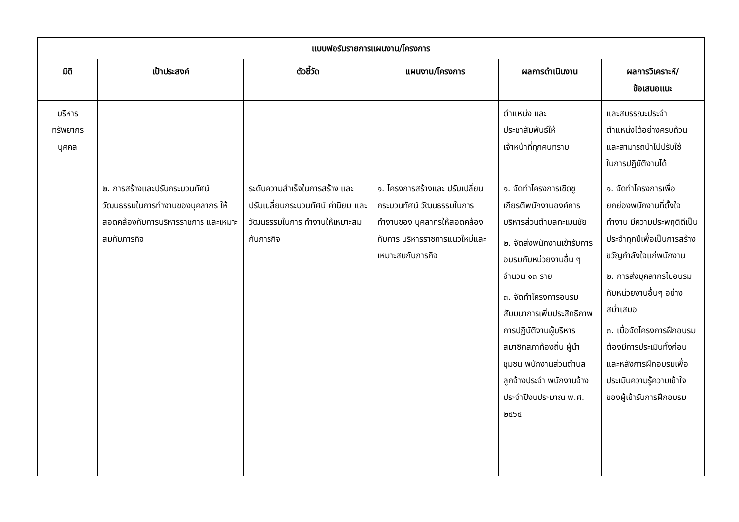| แบบฟอร์มรายการแผนงาน/โครงการ | | | | | |
| --- | --- | --- | --- | --- | --- |
| มิติ | เป้าประสงค์ | ตัวชี้วัด | แผนงาน/โครงการ | ผลการดำเนินงาน | ผลการวิเคราะห์/ ข้อเสนอแนะ |
| บริหาร ทรัพยากร บุคคล | | | | ตำแหน่ง และ ประชาสัมพันธ์ให้ เจ้าหน้าที่ทุกคนทราบ | และสมรรณะประจำ ตำแหน่งได้อย่างครบถ้วน และสามารถนำไปปรับใช้ ในการปฏิบัติงานได้ |
| | ๒. การสร้างและปรับกระบวนทัศน์ วัฒนธรรมในการทำงานของบุคลากร ให้สอดคล้องกับการบริหารราชการ และเหมาะสมกับภารกิจ | ระดับความสำเร็จในการสร้าง และปรับเปลี่ยนกระบวนทัศน์ ค่านิยม และวัฒนธรรมในการ ทำงานให้เหมาะสมกับภารกิจ | ๑. โครงการสร้างและ ปรับเปลี่ยนกระบวนทัศน์ วัฒนธรรมในการทำงานของ บุคลากรให้สอดคล้องกับการ บริหารราชการแนวใหม่และ เหมาะสมกับภารกิจ | ๑. จัดทำโครงการเชิดชูเกียรติพนักงานองค์การบริหารส่วนตำบลทะเมนชัย ๒. จัดส่งพนักงานเข้ารับการอบรมกับหน่วยงานอื่น ๆ จำนวน ๑๓ ราย ๓. จัดทำโครงการอบรมสัมมนาการเพิ่มประสิทธิภาพการปฏิบัติงานผู้บริหาร สมาชิกสภาท้องถิ่น ผู้นำชุมชน พนักงานส่วนตำบล ลูกจ้างประจำ พนักงานจ้าง ประจำปีงบประมาณ พ.ศ. ๒๕๖๕ | ๑. จัดทำโครงการเพื่อยกย่องพนักงานที่ตั้งใจทำงาน มีความประพฤติดีเป็นประจำทุกปีเพื่อเป็นการสร้างขวัญกำลังใจแก่พนักงาน ๒. การส่งบุคลากรไปอบรมกับหน่วยงานอื่นๆ อย่างสม่ำเสมอ ๓. เมื่อจัดโครงการฝึกอบรมต้องมีการประเมินทั้งก่อนและหลังการฝึกอบรมเพื่อประเมินความรู้ความเข้าใจของผู้เข้ารับการฝึกอบรม |